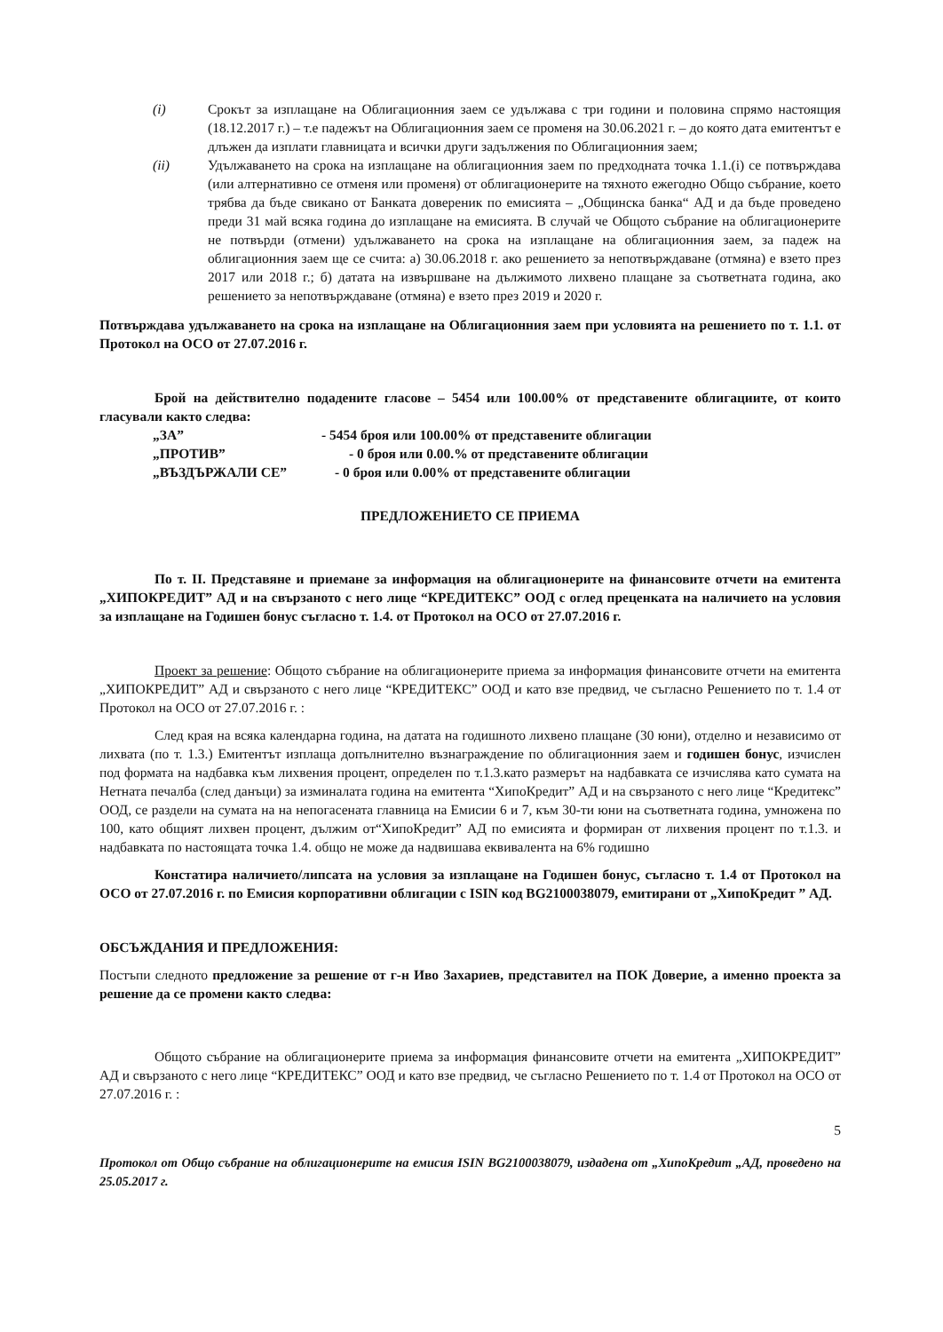(i) Срокът за изплащане на Облигационния заем се удължава с три години и половина спрямо настоящия (18.12.2017 г.) – т.е падежът на Облигационния заем се променя на 30.06.2021 г. – до която дата емитентът е длъжен да изплати главницата и всички други задължения по Облигационния заем;
(ii) Удължаването на срока на изплащане на облигационния заем по предходната точка 1.1.(i) се потвърждава (или алтернативно се отменя или променя) от облигационерите на тяхното ежегодно Общо събрание, което трябва да бъде свикано от Банката довереник по емисията – „Общинска банка“ АД и да бъде проведено преди 31 май всяка година до изплащане на емисията. В случай че Общото събрание на облигационерите не потвърди (отмени) удължаването на срока на изплащане на облигационния заем, за падеж на облигационния заем ще се счита: а) 30.06.2018 г. ако решението за непотвърждаване (отмяна) е взето през 2017 или 2018 г.; б) датата на извършване на дължимото лихвено плащане за съответната година, ако решението за непотвърждаване (отмяна) е взето през 2019 и 2020 г.
Потвърждава удължаването на срока на изплащане на Облигационния заем при условията на решението по т. 1.1. от Протокол на ОСО от 27.07.2016 г.
Брой на действително подадените гласове – 5454 или 100.00% от представените облигациите, от които гласували както следва:
„ЗА” - 5454 броя или 100.00% от представените облигации
„ПРОТИВ” - 0 броя или 0.00.% от представените облигации
„ВЪЗДЪРЖАЛИ СЕ” - 0 броя или 0.00% от представените облигации
ПРЕДЛОЖЕНИЕТО СЕ ПРИЕМА
По т. II. Представяне и приемане за информация на облигационерите на финансовите отчети на емитента „ХИПОКРЕДИТ” АД и на свързаното с него лице “КРЕДИТЕКС” ООД с оглед преценката на наличието на условия за изплащане на Годишен бонус съгласно т. 1.4. от Протокол на ОСО от 27.07.2016 г.
Проект за решение: Общото събрание на облигационерите приема за информация финансовите отчети на емитента „ХИПОКРЕДИТ” АД и свързаното с него лице “КРЕДИТЕКС” ООД и като взе предвид, че съгласно Решението по т. 1.4 от Протокол на ОСО от 27.07.2016 г. :
След края на всяка календарна година, на датата на годишното лихвено плащане (30 юни), отделно и независимо от лихвата (по т. 1.3.) Емитентът изплаща допълнително възнаграждение по облигационния заем и годишен бонус, изчислен под формата на надбавка към лихвения процент, определен по т.1.3.като размерът на надбавката се изчислява като сумата на Нетната печалба (след данъци) за изминалата година на емитента “ХипоКредит” АД и на свързаното с него лице “Кредитекс” ООД, се раздели на сумата на на непогасената главница на Емисии 6 и 7, към 30-ти юни на съответната година, умножена по 100, като общият лихвен процент, дължим от“ХипоКредит” АД по емисията и формиран от лихвения процент по т.1.3. и надбавката по настоящата точка 1.4. общо не може да надвишава еквивалента на 6% годишно
Констатира наличието/липсата на условия за изплащане на Годишен бонус, съгласно т. 1.4 от Протокол на ОСО от 27.07.2016 г. по Емисия корпоративни облигации с ISIN код BG2100038079, емитирани от „ХипоКредит ” АД.
ОБСЪЖДАНИЯ И ПРЕДЛОЖЕНИЯ:
Постъпи следното предложение за решение от г-н Иво Захариев, представител на ПОК Доверие, а именно проекта за решение да се промени както следва:
Общото събрание на облигационерите приема за информация финансовите отчети на емитента „ХИПОКРЕДИТ” АД и свързаното с него лице “КРЕДИТЕКС” ООД и като взе предвид, че съгласно Решението по т. 1.4 от Протокол на ОСО от 27.07.2016 г. :
5
Протокол от Общо събрание на облигационерите на емисия ISIN BG2100038079, издадена от „ХипоКредит „АД, проведено на 25.05.2017 г.